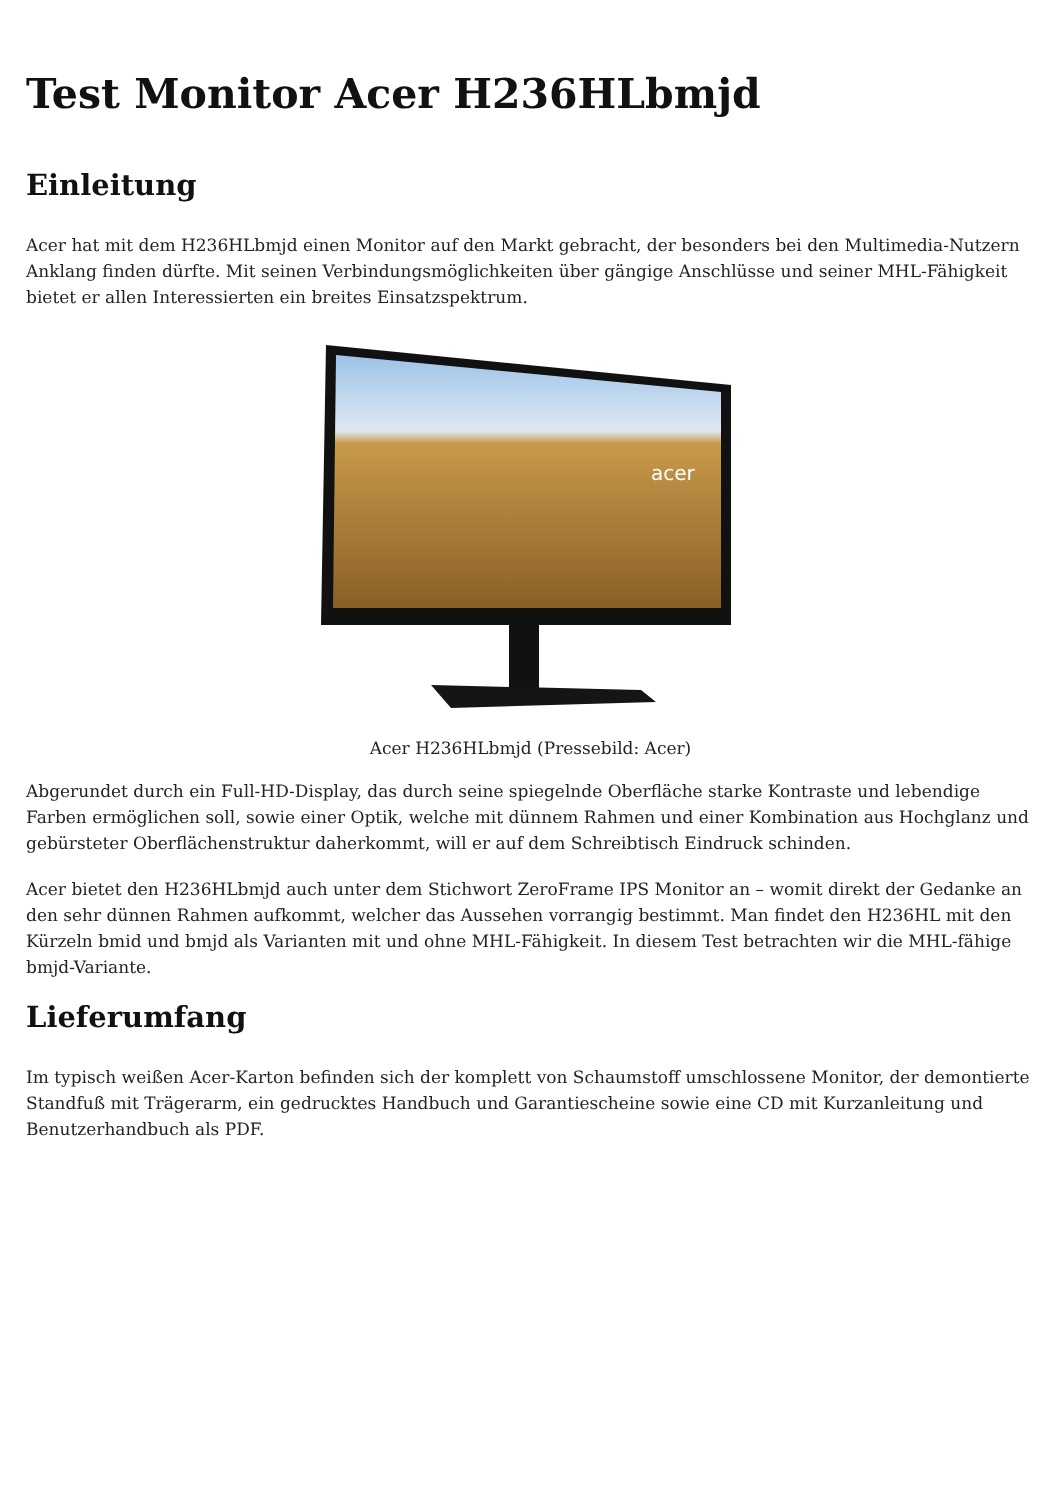Test Monitor Acer H236HLbmjd
Einleitung
Acer hat mit dem H236HLbmjd einen Monitor auf den Markt gebracht, der besonders bei den Multimedia-Nutzern Anklang finden dürfte. Mit seinen Verbindungsmöglichkeiten über gängige Anschlüsse und seiner MHL-Fähigkeit bietet er allen Interessierten ein breites Einsatzspektrum.
acer
Acer H236HLbmjd (Pressebild: Acer)
Abgerundet durch ein Full-HD-Display, das durch seine spiegelnde Oberfläche starke Kontraste und lebendige Farben ermöglichen soll, sowie einer Optik, welche mit dünnem Rahmen und einer Kombination aus Hochglanz und gebürsteter Oberflächenstruktur daherkommt, will er auf dem Schreibtisch Eindruck schinden.
Acer bietet den H236HLbmjd auch unter dem Stichwort ZeroFrame IPS Monitor an – womit direkt der Gedanke an den sehr dünnen Rahmen aufkommt, welcher das Aussehen vorrangig bestimmt. Man findet den H236HL mit den Kürzeln bmid und bmjd als Varianten mit und ohne MHL-Fähigkeit. In diesem Test betrachten wir die MHL-fähige bmjd-Variante.
Lieferumfang
Im typisch weißen Acer-Karton befinden sich der komplett von Schaumstoff umschlossene Monitor, der demontierte Standfuß mit Trägerarm, ein gedrucktes Handbuch und Garantiescheine sowie eine CD mit Kurzanleitung und Benutzerhandbuch als PDF.